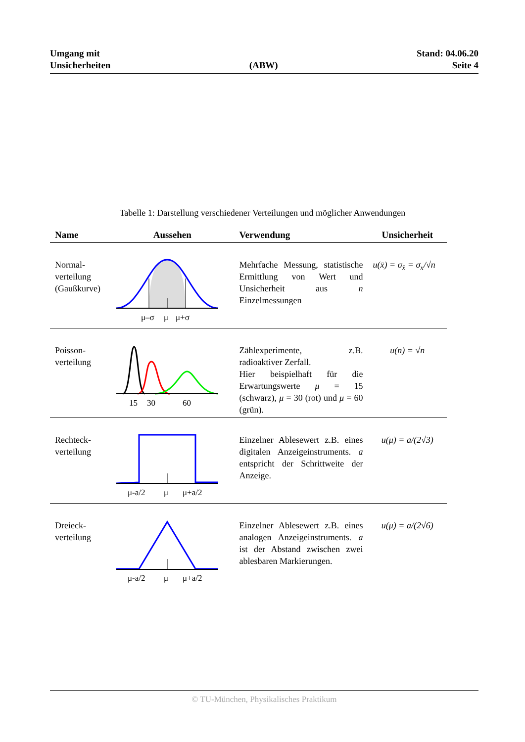Umgang mit
Unsicherheiten
(ABW)
Stand: 04.06.20
Seite 4
Tabelle 1: Darstellung verschiedener Verteilungen und möglicher Anwendungen
| Name | Aussehen | Verwendung | Unsicherheit |
| --- | --- | --- | --- |
| Normal- verteilung (Gaußkurve) | μ–σ μ μ+σ | Mehrfache Messung, statistische Ermittlung von Wert und Unsicherheit aus n Einzelmessungen | u(x̄) = σ<sub>x̄</sub> = σ<sub>x</sub>/√n |
| Poisson- verteilung | 15 30 60 | Zählexperimente, z.B. radioaktiver Zerfall. Hier beispielhaft für die Erwartungswerte μ = 15 (schwarz), μ = 30 (rot) und μ = 60 (grün). | u(n) = √n |
| Rechteck- verteilung | μ-a/2 μ μ+a/2 | Einzelner Ablesewert z.B. eines digitalen Anzeigeinstruments. a entspricht der Schrittweite der Anzeige. | u(μ) = a/(2√3) |
| Dreieck- verteilung | μ-a/2 μ μ+a/2 | Einzelner Ablesewert z.B. eines analogen Anzeigeinstruments. a ist der Abstand zwischen zwei ablesbaren Markierungen. | u(μ) = a/(2√6) |
© TU-München, Physikalisches Praktikum